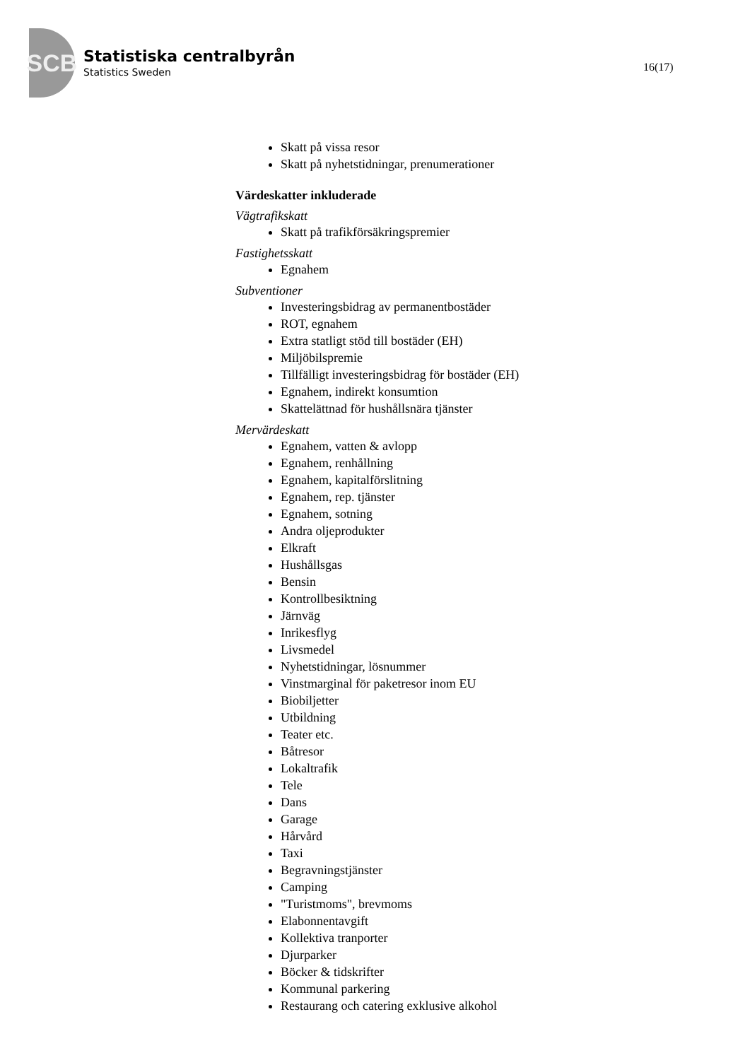SCB
Statistiska centralbyrån
Statistics Sweden
16(17)
Skatt på vissa resor
Skatt på nyhetstidningar, prenumerationer
Värdeskatter inkluderade
Vägtrafikskatt
Skatt på trafikförsäkringspremier
Fastighetsskatt
Egnahem
Subventioner
Investeringsbidrag av permanentbostäder
ROT, egnahem
Extra statligt stöd till bostäder (EH)
Miljöbilspremie
Tillfälligt investeringsbidrag för bostäder (EH)
Egnahem, indirekt konsumtion
Skattelättnad för hushållsnära tjänster
Mervärdeskatt
Egnahem, vatten & avlopp
Egnahem, renhållning
Egnahem, kapitalförslitning
Egnahem, rep. tjänster
Egnahem, sotning
Andra oljeprodukter
Elkraft
Hushållsgas
Bensin
Kontrollbesiktning
Järnväg
Inrikesflyg
Livsmedel
Nyhetstidningar, lösnummer
Vinstmarginal för paketresor inom EU
Biobiljetter
Utbildning
Teater etc.
Båtresor
Lokaltrafik
Tele
Dans
Garage
Hårvård
Taxi
Begravningstjänster
Camping
"Turistmoms", brevmoms
Elabonnentavgift
Kollektiva tranporter
Djurparker
Böcker & tidskrifter
Kommunal parkering
Restaurang och catering exklusive alkohol